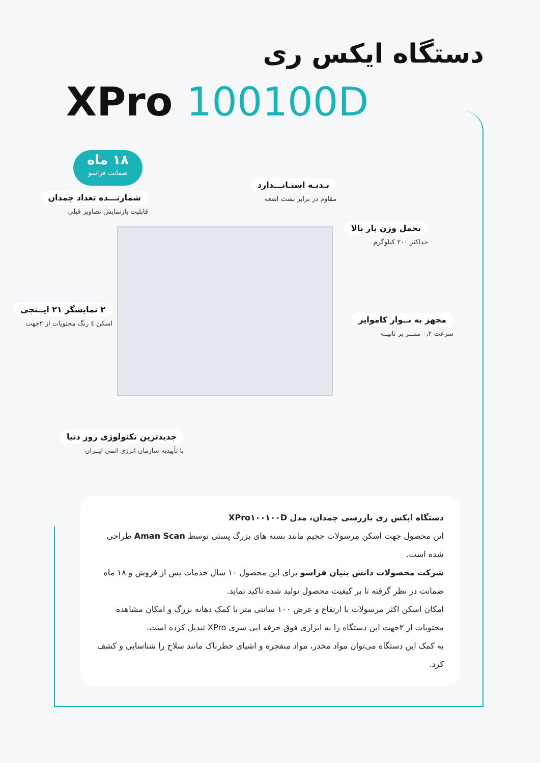دستگاه ایکس ری
XPro 100100D
۱۸ ماه
ضمانت فراسو
شمارنـــده تعداد چمدان
قابلیت بازنمایش تصاویر قبلی
بـدنـه استـانـــدارد
مقاوم در برابر نشت اشعه
تحمل وزن بار بالا
حداکثر ۲۰۰ کیلوگرم
۲ نمایشگر ۲۱ ایــنچی
اسکن ٤ رنگ محتویات از ۲جهت
مجهز به نــوار کاموایر
سرعت ۰٫۲ متـــر بر ثانیــه
جدیدترین تکنولوژی روز دنیا
با تأییدیه سازمان انرژی اتمی ایــران
دستگاه ایکس ری بازرسی چمدان، مدل XPro۱۰۰۱۰۰D
این محصول جهت اسکن مرسولات حجیم مانند بسته های بزرگ پستی توسط Aman Scan طراحی شده است.
شرکت محصولات دانش بنیان فراسو برای این محصول ۱۰ سال خدمات پس از فروش و ۱۸ ماه ضمانت در نظر گرفته تا بر کیفیت محصول تولید شده تاکید نماید.
امکان اسکن اکثر مرسولات با ارتفاع و عرض ۱۰۰ سانتی متر با کمک دهانه بزرگ و امکان مشاهده محتویات از ۲جهت این دستگاه را به ابزاری فوق حرفه ایی سری XPro تبدیل کرده است.
به کمک این دستگاه می‌توان مواد مخدر، مواد منفجره و اشیای خطرناک مانند سلاح را شناسایی و کشف کرد.